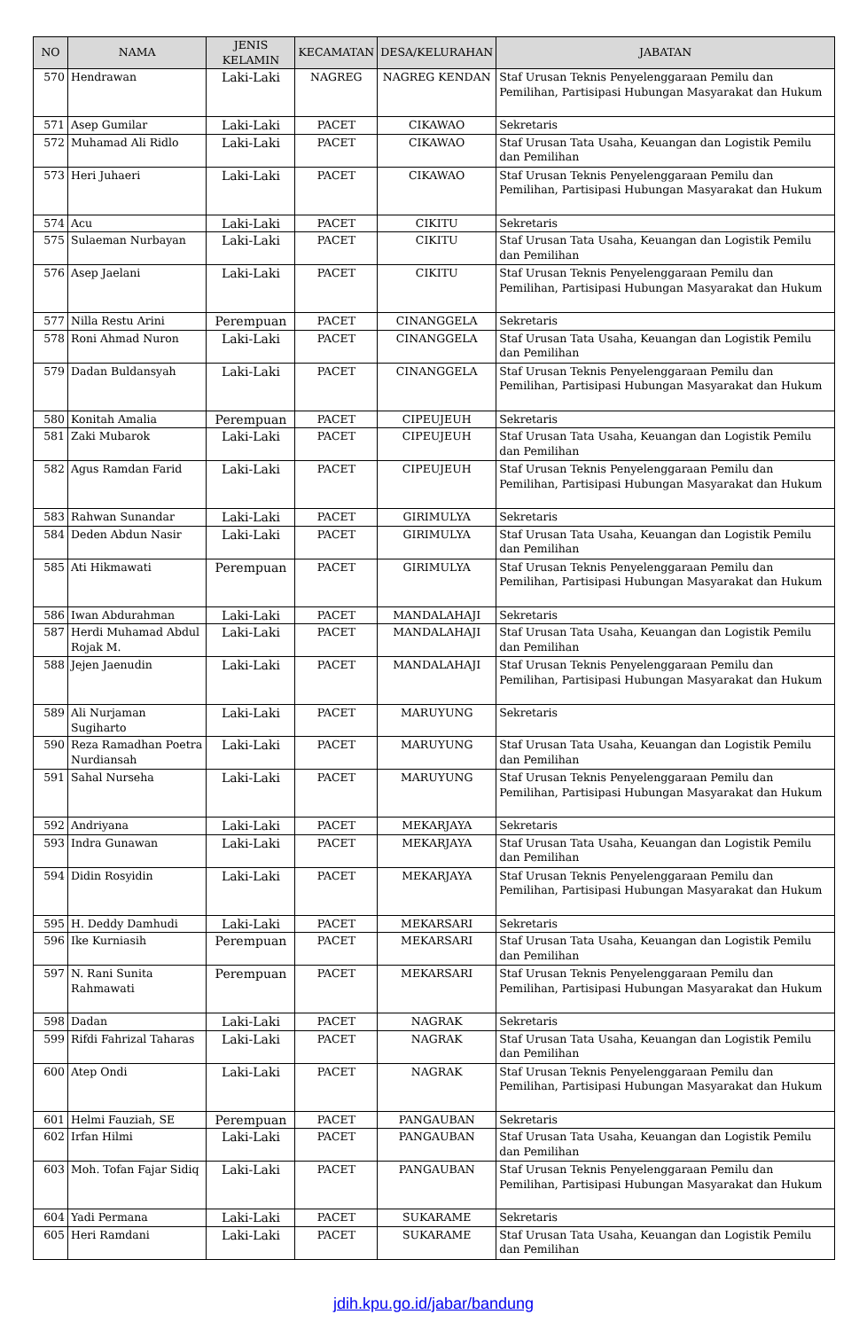| NO | NAMA | JENIS KELAMIN | KECAMATAN | DESA/KELURAHAN | JABATAN |
| --- | --- | --- | --- | --- | --- |
| 570 | Hendrawan | Laki-Laki | NAGREG | NAGREG KENDAN | Staf Urusan Teknis Penyelenggaraan Pemilu dan Pemilihan, Partisipasi Hubungan Masyarakat dan Hukum |
| 571 | Asep Gumilar | Laki-Laki | PACET | CIKAWAO | Sekretaris |
| 572 | Muhamad Ali Ridlo | Laki-Laki | PACET | CIKAWAO | Staf Urusan Tata Usaha, Keuangan dan Logistik Pemilu dan Pemilihan |
| 573 | Heri Juhaeri | Laki-Laki | PACET | CIKAWAO | Staf Urusan Teknis Penyelenggaraan Pemilu dan Pemilihan, Partisipasi Hubungan Masyarakat dan Hukum |
| 574 | Acu | Laki-Laki | PACET | CIKITU | Sekretaris |
| 575 | Sulaeman Nurbayan | Laki-Laki | PACET | CIKITU | Staf Urusan Tata Usaha, Keuangan dan Logistik Pemilu dan Pemilihan |
| 576 | Asep Jaelani | Laki-Laki | PACET | CIKITU | Staf Urusan Teknis Penyelenggaraan Pemilu dan Pemilihan, Partisipasi Hubungan Masyarakat dan Hukum |
| 577 | Nilla Restu Arini | Perempuan | PACET | CINANGGELA | Sekretaris |
| 578 | Roni Ahmad Nuron | Laki-Laki | PACET | CINANGGELA | Staf Urusan Tata Usaha, Keuangan dan Logistik Pemilu dan Pemilihan |
| 579 | Dadan Buldansyah | Laki-Laki | PACET | CINANGGELA | Staf Urusan Teknis Penyelenggaraan Pemilu dan Pemilihan, Partisipasi Hubungan Masyarakat dan Hukum |
| 580 | Konitah Amalia | Perempuan | PACET | CIPEUJEUH | Sekretaris |
| 581 | Zaki Mubarok | Laki-Laki | PACET | CIPEUJEUH | Staf Urusan Tata Usaha, Keuangan dan Logistik Pemilu dan Pemilihan |
| 582 | Agus Ramdan Farid | Laki-Laki | PACET | CIPEUJEUH | Staf Urusan Teknis Penyelenggaraan Pemilu dan Pemilihan, Partisipasi Hubungan Masyarakat dan Hukum |
| 583 | Rahwan Sunandar | Laki-Laki | PACET | GIRIMULYA | Sekretaris |
| 584 | Deden Abdun Nasir | Laki-Laki | PACET | GIRIMULYA | Staf Urusan Tata Usaha, Keuangan dan Logistik Pemilu dan Pemilihan |
| 585 | Ati Hikmawati | Perempuan | PACET | GIRIMULYA | Staf Urusan Teknis Penyelenggaraan Pemilu dan Pemilihan, Partisipasi Hubungan Masyarakat dan Hukum |
| 586 | Iwan Abdurahman | Laki-Laki | PACET | MANDALAHAJI | Sekretaris |
| 587 | Herdi Muhamad Abdul Rojak M. | Laki-Laki | PACET | MANDALAHAJI | Staf Urusan Tata Usaha, Keuangan dan Logistik Pemilu dan Pemilihan |
| 588 | Jejen Jaenudin | Laki-Laki | PACET | MANDALAHAJI | Staf Urusan Teknis Penyelenggaraan Pemilu dan Pemilihan, Partisipasi Hubungan Masyarakat dan Hukum |
| 589 | Ali Nurjaman Sugiharto | Laki-Laki | PACET | MARUYUNG | Sekretaris |
| 590 | Reza Ramadhan Poetra Nurdiansah | Laki-Laki | PACET | MARUYUNG | Staf Urusan Tata Usaha, Keuangan dan Logistik Pemilu dan Pemilihan |
| 591 | Sahal Nurseha | Laki-Laki | PACET | MARUYUNG | Staf Urusan Teknis Penyelenggaraan Pemilu dan Pemilihan, Partisipasi Hubungan Masyarakat dan Hukum |
| 592 | Andriyana | Laki-Laki | PACET | MEKARJAYA | Sekretaris |
| 593 | Indra Gunawan | Laki-Laki | PACET | MEKARJAYA | Staf Urusan Tata Usaha, Keuangan dan Logistik Pemilu dan Pemilihan |
| 594 | Didin Rosyidin | Laki-Laki | PACET | MEKARJAYA | Staf Urusan Teknis Penyelenggaraan Pemilu dan Pemilihan, Partisipasi Hubungan Masyarakat dan Hukum |
| 595 | H. Deddy Damhudi | Laki-Laki | PACET | MEKARSARI | Sekretaris |
| 596 | Ike Kurniasih | Perempuan | PACET | MEKARSARI | Staf Urusan Tata Usaha, Keuangan dan Logistik Pemilu dan Pemilihan |
| 597 | N. Rani Sunita Rahmawati | Perempuan | PACET | MEKARSARI | Staf Urusan Teknis Penyelenggaraan Pemilu dan Pemilihan, Partisipasi Hubungan Masyarakat dan Hukum |
| 598 | Dadan | Laki-Laki | PACET | NAGRAK | Sekretaris |
| 599 | Rifdi Fahrizal Taharas | Laki-Laki | PACET | NAGRAK | Staf Urusan Tata Usaha, Keuangan dan Logistik Pemilu dan Pemilihan |
| 600 | Atep Ondi | Laki-Laki | PACET | NAGRAK | Staf Urusan Teknis Penyelenggaraan Pemilu dan Pemilihan, Partisipasi Hubungan Masyarakat dan Hukum |
| 601 | Helmi Fauziah, SE | Perempuan | PACET | PANGAUBAN | Sekretaris |
| 602 | Irfan Hilmi | Laki-Laki | PACET | PANGAUBAN | Staf Urusan Tata Usaha, Keuangan dan Logistik Pemilu dan Pemilihan |
| 603 | Moh. Tofan Fajar Sidiq | Laki-Laki | PACET | PANGAUBAN | Staf Urusan Teknis Penyelenggaraan Pemilu dan Pemilihan, Partisipasi Hubungan Masyarakat dan Hukum |
| 604 | Yadi Permana | Laki-Laki | PACET | SUKARAME | Sekretaris |
| 605 | Heri Ramdani | Laki-Laki | PACET | SUKARAME | Staf Urusan Tata Usaha, Keuangan dan Logistik Pemilu dan Pemilihan |
jdih.kpu.go.id/jabar/bandung